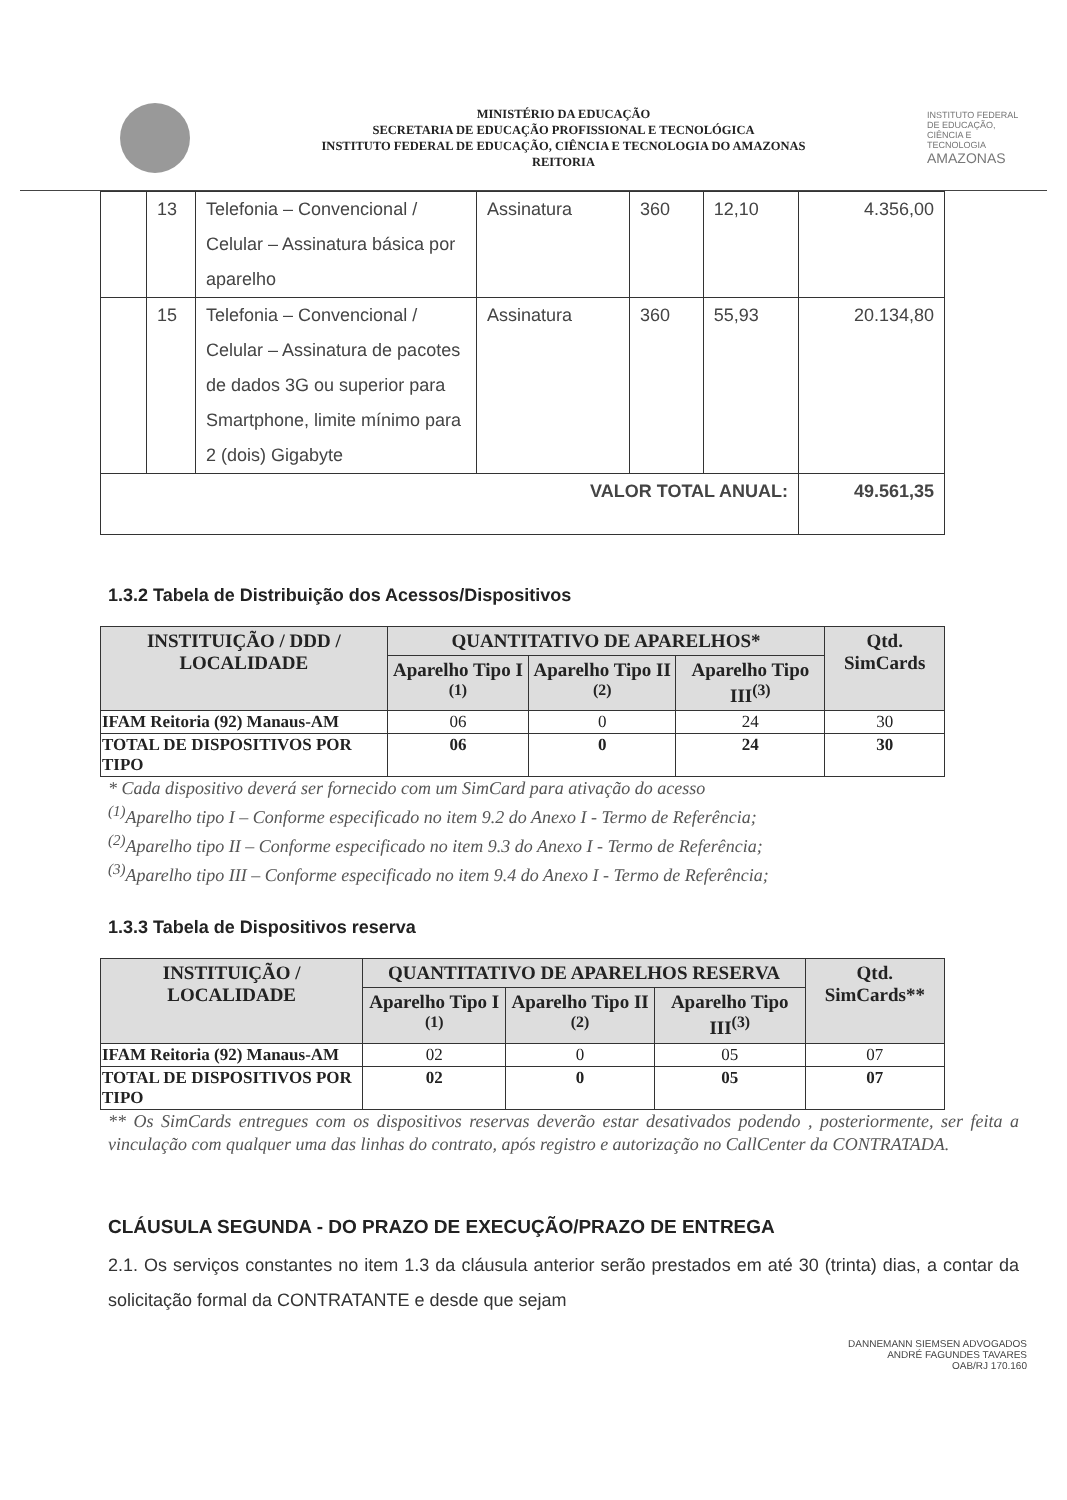MINISTÉRIO DA EDUCAÇÃO
SECRETARIA DE EDUCAÇÃO PROFISSIONAL E TECNOLÓGICA
INSTITUTO FEDERAL DE EDUCAÇÃO, CIÊNCIA E TECNOLOGIA DO AMAZONAS
REITORIA
INSTITUTO FEDERAL DE EDUCAÇÃO, CIÊNCIA E TECNOLOGIA
AMAZONAS
| | 13 | Telefonia – Convencional / Celular – Assinatura básica por aparelho | Assinatura | 360 | 12,10 | 4.356,00 |
| | 15 | Telefonia – Convencional / Celular – Assinatura de pacotes de dados 3G ou superior para Smartphone, limite mínimo para 2 (dois) Gigabyte | Assinatura | 360 | 55,93 | 20.134,80 |
| VALOR TOTAL ANUAL: | | | | | | 49.561,35 |
1.3.2 Tabela de Distribuição dos Acessos/Dispositivos
| INSTITUIÇÃO / DDD / LOCALIDADE | QUANTITATIVO DE APARELHOS* | | | Qtd. SimCards |
| --- | --- | --- | --- | --- |
| | Aparelho Tipo I <sup>(1)</sup> | Aparelho Tipo II <sup>(2)</sup> | Aparelho Tipo III<sup>(3)</sup> | |
| IFAM Reitoria (92) Manaus-AM | 06 | 0 | 24 | 30 |
| TOTAL DE DISPOSITIVOS POR TIPO | 06 | 0 | 24 | 30 |
* Cada dispositivo deverá ser fornecido com um SimCard para ativação do acesso
<sup>(1)</sup> Aparelho tipo I – Conforme especificado no item 9.2 do Anexo I - Termo de Referência;
<sup>(2)</sup> Aparelho tipo II – Conforme especificado no item 9.3 do Anexo I - Termo de Referência;
<sup>(3)</sup> Aparelho tipo III – Conforme especificado no item 9.4 do Anexo I - Termo de Referência;
1.3.3 Tabela de Dispositivos reserva
| INSTITUIÇÃO / LOCALIDADE | QUANTITATIVO DE APARELHOS RESERVA | | | Qtd. SimCards** |
| --- | --- | --- | --- | --- |
| | Aparelho Tipo I <sup>(1)</sup> | Aparelho Tipo II <sup>(2)</sup> | Aparelho Tipo III<sup>(3)</sup> | |
| IFAM Reitoria (92) Manaus-AM | 02 | 0 | 05 | 07 |
| TOTAL DE DISPOSITIVOS POR TIPO | 02 | 0 | 05 | 07 |
** Os SimCards entregues com os dispositivos reservas deverão estar desativados podendo , posteriormente, ser feita a vinculação com qualquer uma das linhas do contrato, após registro e autorização no CallCenter da CONTRATADA.
CLÁUSULA SEGUNDA - DO PRAZO DE EXECUÇÃO/PRAZO DE ENTREGA
2.1. Os serviços constantes no item 1.3 da cláusula anterior serão prestados em até 30 (trinta) dias, a contar da solicitação formal da CONTRATANTE e desde que sejam
DANNEMANN SIEMSEN ADVOGADOS
ANDRÉ FAGUNDES TAVARES
OAB/RJ 170.160